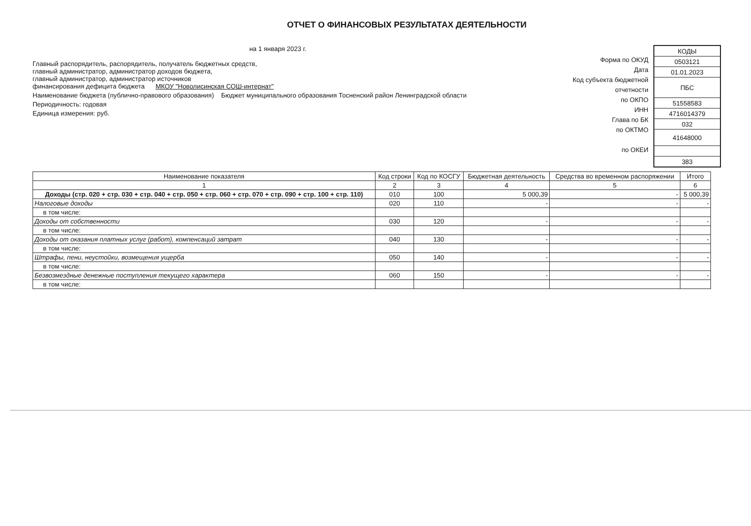ОТЧЕТ О ФИНАНСОВЫХ РЕЗУЛЬТАТАХ ДЕЯТЕЛЬНОСТИ
на 1 января 2023 г.
Главный распорядитель, распорядитель, получатель бюджетных средств,
главный администратор, администратор доходов бюджета,
главный администратор, администратор источников
финансирования дефицита бюджета МКОУ "Новолисинская СОШ-интернат"
Наименование бюджета (публично-правового образования) Бюджет муниципального образования Тосненский район Ленинградской области
Периодичность: годовая
Единица измерения: руб.
Форма по ОКУД
Дата
Код субъекта бюджетной
отчетности
по ОКПО
ИНН
Глава по БК
по ОКТМО
по ОКЕИ
| КОДЫ |
| 0503121 |
| 01.01.2023 |
| ПБС |
| 51558583 |
| 4716014379 |
| 032 |
| 41648000 |
| 383 |
| Наименование показателя | Код строки | Код по КОСГУ | Бюджетная деятельность | Средства во временном распоряжении | Итого |
| --- | --- | --- | --- | --- | --- |
| 1 | 2 | 3 | 4 | 5 | 6 |
| Доходы (стр. 020 + стр. 030 + стр. 040 + стр. 050 + стр. 060 + стр. 070 + стр. 090 + стр. 100 + стр. 110) | 010 | 100 | 5 000,39 | - | 5 000,39 |
| Налоговые доходы | 020 | 110 | - | - | - |
| в том числе: | | | | | |
| Доходы от собственности | 030 | 120 | - | - | - |
| в том числе: | | | | | |
| Доходы от оказания платных услуг (работ), компенсаций затрат | 040 | 130 | - | - | - |
| в том числе: | | | | | |
| Штрафы, пени, неустойки, возмещения ущерба | 050 | 140 | - | - | - |
| в том числе: | | | | | |
| Безвозмездные денежные поступления текущего характера | 060 | 150 | - | - | - |
| в том числе: | | | | | |